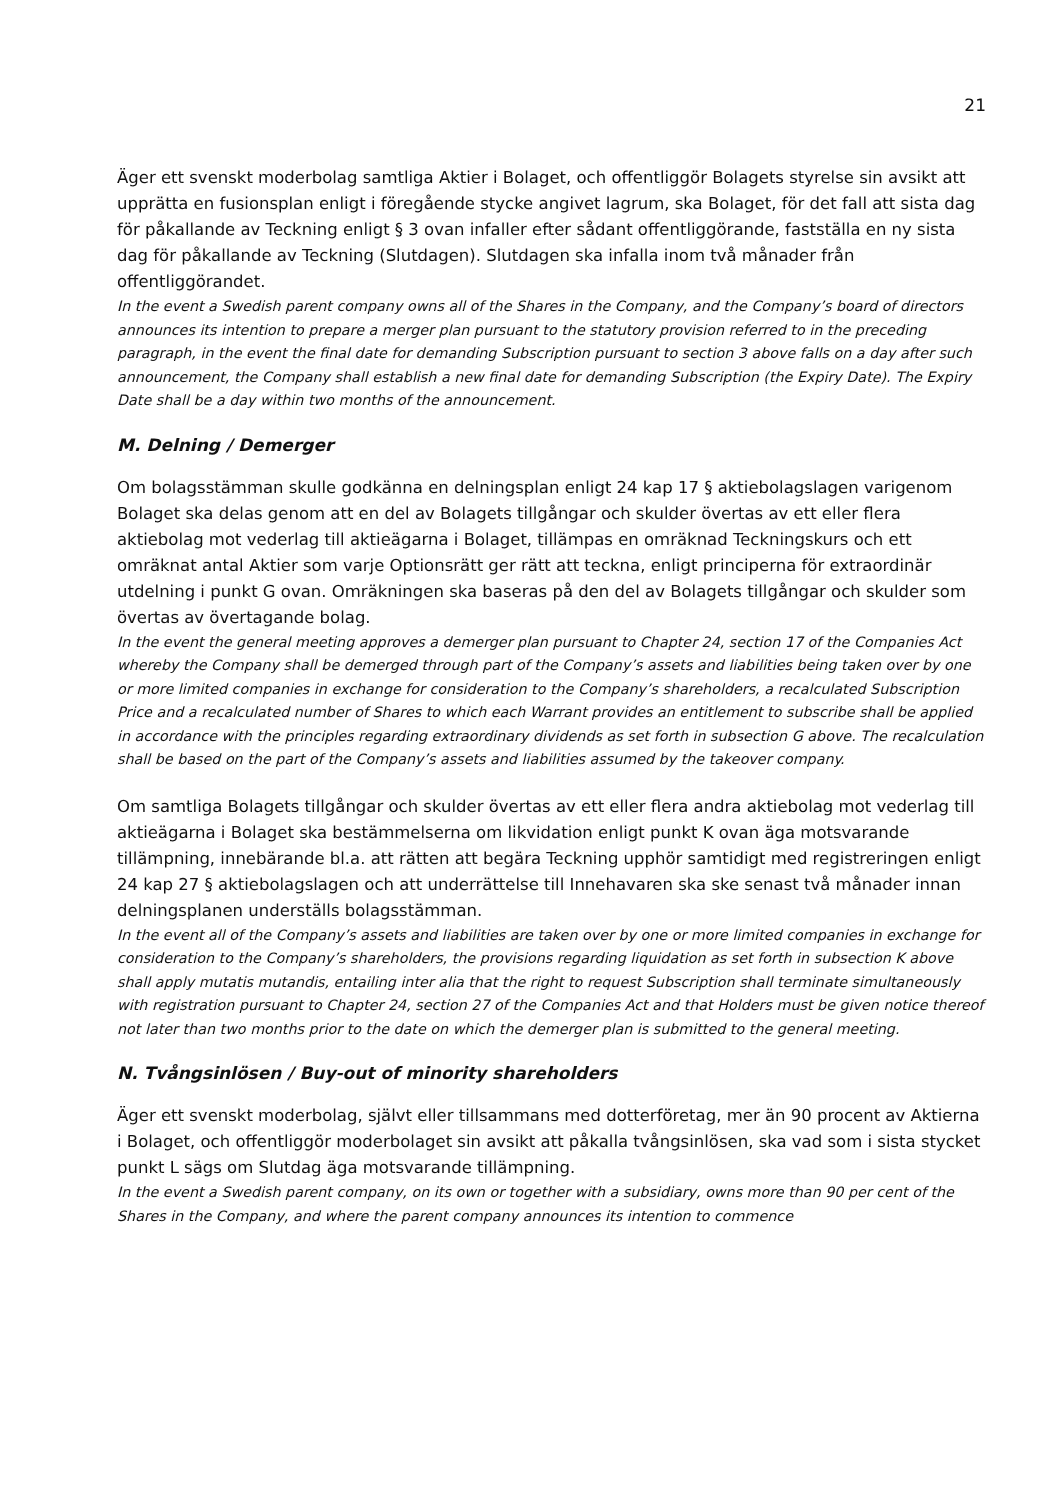21
Äger ett svenskt moderbolag samtliga Aktier i Bolaget, och offentliggör Bolagets styrelse sin avsikt att upprätta en fusionsplan enligt i föregående stycke angivet lagrum, ska Bolaget, för det fall att sista dag för påkallande av Teckning enligt § 3 ovan infaller efter sådant offentliggörande, fastställa en ny sista dag för påkallande av Teckning (Slutdagen). Slutdagen ska infalla inom två månader från offentliggörandet.
In the event a Swedish parent company owns all of the Shares in the Company, and the Company’s board of directors announces its intention to prepare a merger plan pursuant to the statutory provision referred to in the preceding paragraph, in the event the final date for demanding Subscription pursuant to section 3 above falls on a day after such announcement, the Company shall establish a new final date for demanding Subscription (the Expiry Date). The Expiry Date shall be a day within two months of the announcement.
M. Delning / Demerger
Om bolagsstämman skulle godkänna en delningsplan enligt 24 kap 17 § aktiebolagslagen varigenom Bolaget ska delas genom att en del av Bolagets tillgångar och skulder övertas av ett eller flera aktiebolag mot vederlag till aktieägarna i Bolaget, tillämpas en omräknad Teckningskurs och ett omräknat antal Aktier som varje Optionsrätt ger rätt att teckna, enligt principerna för extraordinär utdelning i punkt G ovan. Omräkningen ska baseras på den del av Bolagets tillgångar och skulder som övertas av övertagande bolag.
In the event the general meeting approves a demerger plan pursuant to Chapter 24, section 17 of the Companies Act whereby the Company shall be demerged through part of the Company’s assets and liabilities being taken over by one or more limited companies in exchange for consideration to the Company’s shareholders, a recalculated Subscription Price and a recalculated number of Shares to which each Warrant provides an entitlement to subscribe shall be applied in accordance with the principles regarding extraordinary dividends as set forth in subsection G above. The recalculation shall be based on the part of the Company’s assets and liabilities assumed by the takeover company.
Om samtliga Bolagets tillgångar och skulder övertas av ett eller flera andra aktiebolag mot vederlag till aktieägarna i Bolaget ska bestämmelserna om likvidation enligt punkt K ovan äga motsvarande tillämpning, innebärande bl.a. att rätten att begära Teckning upphör samtidigt med registreringen enligt 24 kap 27 § aktiebolagslagen och att underrättelse till Innehavaren ska ske senast två månader innan delningsplanen underställs bolagsstämman.
In the event all of the Company’s assets and liabilities are taken over by one or more limited companies in exchange for consideration to the Company’s shareholders, the provisions regarding liquidation as set forth in subsection K above shall apply mutatis mutandis, entailing inter alia that the right to request Subscription shall terminate simultaneously with registration pursuant to Chapter 24, section 27 of the Companies Act and that Holders must be given notice thereof not later than two months prior to the date on which the demerger plan is submitted to the general meeting.
N. Tvångsinlösen / Buy-out of minority shareholders
Äger ett svenskt moderbolag, självt eller tillsammans med dotterföretag, mer än 90 procent av Aktierna i Bolaget, och offentliggör moderbolaget sin avsikt att påkalla tvångsinlösen, ska vad som i sista stycket punkt L sägs om Slutdag äga motsvarande tillämpning.
In the event a Swedish parent company, on its own or together with a subsidiary, owns more than 90 per cent of the Shares in the Company, and where the parent company announces its intention to commence